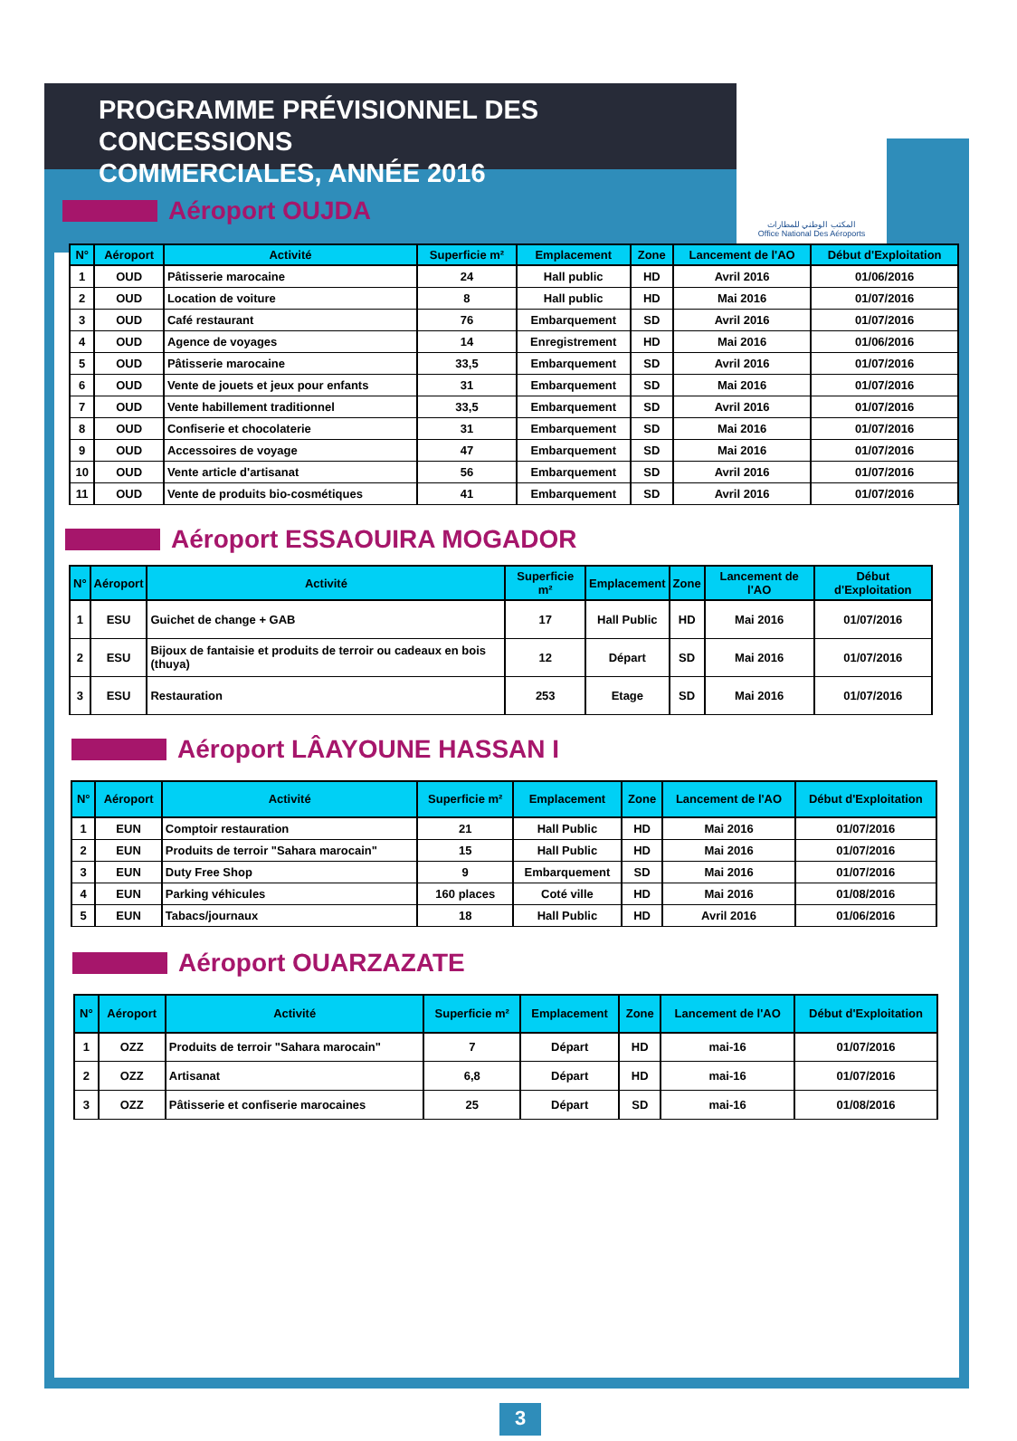المكتب الوطني للمطارات
Office National Des Aéroports
PROGRAMME PRÉVISIONNEL DES CONCESSIONS
COMMERCIALES, ANNÉE 2016
Aéroport OUJDA
| N° | Aéroport | Activité | Superficie m² | Emplacement | Zone | Lancement de l'AO | Début d'Exploitation |
| --- | --- | --- | --- | --- | --- | --- | --- |
| 1 | OUD | Pâtisserie marocaine | 24 | Hall public | HD | Avril 2016 | 01/06/2016 |
| 2 | OUD | Location de voiture | 8 | Hall public | HD | Mai 2016 | 01/07/2016 |
| 3 | OUD | Café restaurant | 76 | Embarquement | SD | Avril 2016 | 01/07/2016 |
| 4 | OUD | Agence de voyages | 14 | Enregistrement | HD | Mai 2016 | 01/06/2016 |
| 5 | OUD | Pâtisserie marocaine | 33,5 | Embarquement | SD | Avril 2016 | 01/07/2016 |
| 6 | OUD | Vente de jouets et jeux pour enfants | 31 | Embarquement | SD | Mai 2016 | 01/07/2016 |
| 7 | OUD | Vente habillement traditionnel | 33,5 | Embarquement | SD | Avril 2016 | 01/07/2016 |
| 8 | OUD | Confiserie et chocolaterie | 31 | Embarquement | SD | Mai 2016 | 01/07/2016 |
| 9 | OUD | Accessoires de voyage | 47 | Embarquement | SD | Mai 2016 | 01/07/2016 |
| 10 | OUD | Vente article d'artisanat | 56 | Embarquement | SD | Avril 2016 | 01/07/2016 |
| 11 | OUD | Vente de produits bio-cosmétiques | 41 | Embarquement | SD | Avril 2016 | 01/07/2016 |
Aéroport ESSAOUIRA MOGADOR
| N° | Aéroport | Activité | Superficie m² | Emplacement | Zone | Lancement de l'AO | Début d'Exploitation |
| --- | --- | --- | --- | --- | --- | --- | --- |
| 1 | ESU | Guichet de change + GAB | 17 | Hall Public | HD | Mai 2016 | 01/07/2016 |
| 2 | ESU | Bijoux de fantaisie et produits de terroir ou cadeaux en bois (thuya) | 12 | Départ | SD | Mai 2016 | 01/07/2016 |
| 3 | ESU | Restauration | 253 | Etage | SD | Mai 2016 | 01/07/2016 |
Aéroport LÂAYOUNE HASSAN I
| N° | Aéroport | Activité | Superficie m² | Emplacement | Zone | Lancement de l'AO | Début d'Exploitation |
| --- | --- | --- | --- | --- | --- | --- | --- |
| 1 | EUN | Comptoir restauration | 21 | Hall Public | HD | Mai 2016 | 01/07/2016 |
| 2 | EUN | Produits de terroir "Sahara marocain" | 15 | Hall Public | HD | Mai 2016 | 01/07/2016 |
| 3 | EUN | Duty Free Shop | 9 | Embarquement | SD | Mai 2016 | 01/07/2016 |
| 4 | EUN | Parking véhicules | 160 places | Coté ville | HD | Mai 2016 | 01/08/2016 |
| 5 | EUN | Tabacs/journaux | 18 | Hall Public | HD | Avril 2016 | 01/06/2016 |
Aéroport OUARZAZATE
| N° | Aéroport | Activité | Superficie m² | Emplacement | Zone | Lancement de l'AO | Début d'Exploitation |
| --- | --- | --- | --- | --- | --- | --- | --- |
| 1 | OZZ | Produits de terroir "Sahara marocain" | 7 | Départ | HD | mai-16 | 01/07/2016 |
| 2 | OZZ | Artisanat | 6,8 | Départ | HD | mai-16 | 01/07/2016 |
| 3 | OZZ | Pâtisserie et confiserie marocaines | 25 | Départ | SD | mai-16 | 01/08/2016 |
3